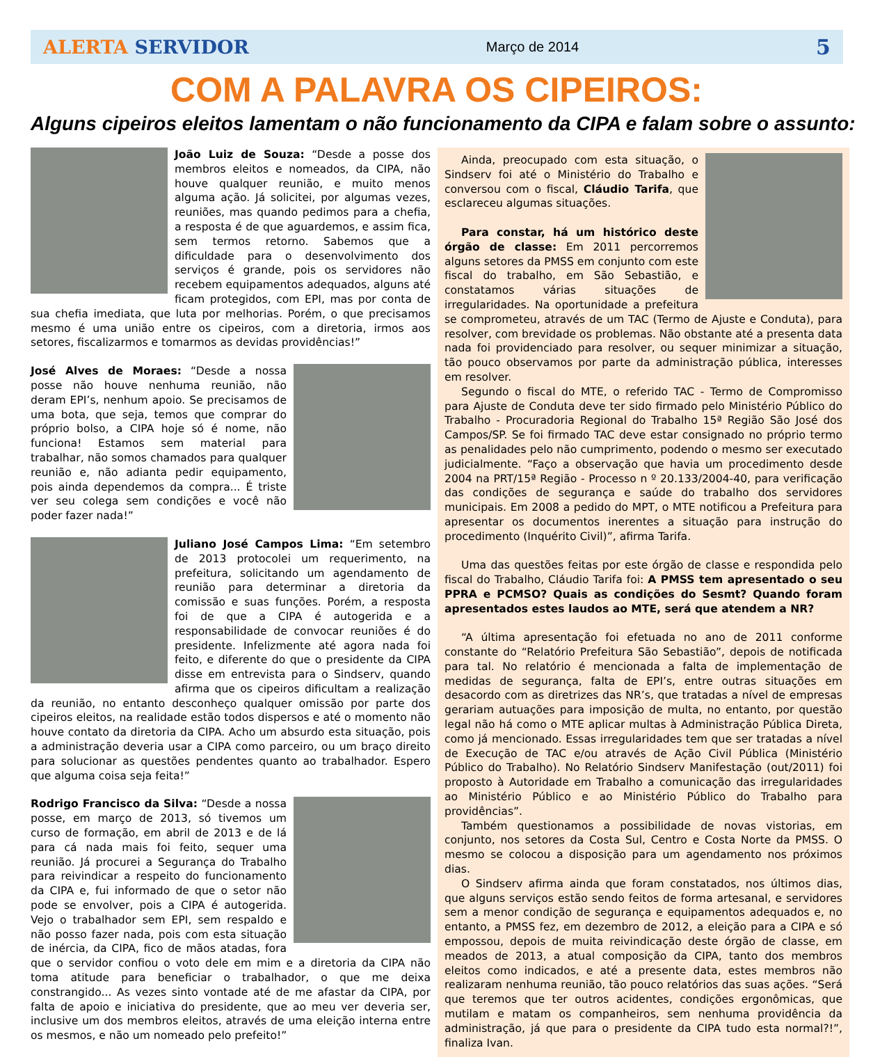ALERTA SERVIDOR Março de 2014 5
COM A PALAVRA OS CIPEIROS:
Alguns cipeiros eleitos lamentam o não funcionamento da CIPA e falam sobre o assunto:
João Luiz de Souza: “Desde a posse dos membros eleitos e nomeados, da CIPA, não houve qualquer reunião, e muito menos alguma ação. Já solicitei, por algumas vezes, reuniões, mas quando pedimos para a chefia, a resposta é de que aguardemos, e assim fica, sem termos retorno. Sabemos que a dificuldade para o desenvolvimento dos serviços é grande, pois os servidores não recebem equipamentos adequados, alguns até ficam protegidos, com EPI, mas por conta de sua chefia imediata, que luta por melhorias. Porém, o que precisamos mesmo é uma união entre os cipeiros, com a diretoria, irmos aos setores, fiscalizarmos e tomarmos as devidas providências!”
José Alves de Moraes: “Desde a nossa posse não houve nenhuma reunião, não deram EPI’s, nenhum apoio. Se precisamos de uma bota, que seja, temos que comprar do próprio bolso, a CIPA hoje só é nome, não funciona! Estamos sem material para trabalhar, não somos chamados para qualquer reunião e, não adianta pedir equipamento, pois ainda dependemos da compra... É triste ver seu colega sem condições e você não poder fazer nada!”
Juliano José Campos Lima: “Em setembro de 2013 protocolei um requerimento, na prefeitura, solicitando um agendamento de reunião para determinar a diretoria da comissão e suas funções. Porém, a resposta foi de que a CIPA é autogerida e a responsabilidade de convocar reuniões é do presidente. Infelizmente até agora nada foi feito, e diferente do que o presidente da CIPA disse em entrevista para o Sindserv, quando afirma que os cipeiros dificultam a realização da reunião, no entanto desconheço qualquer omissão por parte dos cipeiros eleitos, na realidade estão todos dispersos e até o momento não houve contato da diretoria da CIPA. Acho um absurdo esta situação, pois a administração deveria usar a CIPA como parceiro, ou um braço direito para solucionar as questões pendentes quanto ao trabalhador. Espero que alguma coisa seja feita!”
Rodrigo Francisco da Silva: “Desde a nossa posse, em março de 2013, só tivemos um curso de formação, em abril de 2013 e de lá para cá nada mais foi feito, sequer uma reunião. Já procurei a Segurança do Trabalho para reivindicar a respeito do funcionamento da CIPA e, fui informado de que o setor não pode se envolver, pois a CIPA é autogerida. Vejo o trabalhador sem EPI, sem respaldo e não posso fazer nada, pois com esta situação de inércia, da CIPA, fico de mãos atadas, fora que o servidor confiou o voto dele em mim e a diretoria da CIPA não toma atitude para beneficiar o trabalhador, o que me deixa constrangido... As vezes sinto vontade até de me afastar da CIPA, por falta de apoio e iniciativa do presidente, que ao meu ver deveria ser, inclusive um dos membros eleitos, através de uma eleição interna entre os mesmos, e não um nomeado pelo prefeito!”
Ainda, preocupado com esta situação, o Sindserv foi até o Ministério do Trabalho e conversou com o fiscal, Cláudio Tarifa, que esclareceu algumas situações.
Para constar, há um histórico deste órgão de classe: Em 2011 percorremos alguns setores da PMSS em conjunto com este fiscal do trabalho, em São Sebastião, e constatamos várias situações de irregularidades. Na oportunidade a prefeitura se comprometeu, através de um TAC (Termo de Ajuste e Conduta), para resolver, com brevidade os problemas. Não obstante até a presenta data nada foi providenciado para resolver, ou sequer minimizar a situação, tão pouco observamos por parte da administração pública, interesses em resolver.
Segundo o fiscal do MTE, o referido TAC - Termo de Compromisso para Ajuste de Conduta deve ter sido firmado pelo Ministério Público do Trabalho - Procuradoria Regional do Trabalho 15ª Região São José dos Campos/SP. Se foi firmado TAC deve estar consignado no próprio termo as penalidades pelo não cumprimento, podendo o mesmo ser executado judicialmente. “Faço a observação que havia um procedimento desde 2004 na PRT/15ª Região - Processo n º 20.133/2004-40, para verificação das condições de segurança e saúde do trabalho dos servidores municipais. Em 2008 a pedido do MPT, o MTE notificou a Prefeitura para apresentar os documentos inerentes a situação para instrução do procedimento (Inquérito Civil)”, afirma Tarifa.
Uma das questões feitas por este órgão de classe e respondida pelo fiscal do Trabalho, Cláudio Tarifa foi: A PMSS tem apresentado o seu PPRA e PCMSO? Quais as condições do Sesmt? Quando foram apresentados estes laudos ao MTE, será que atendem a NR?
“A última apresentação foi efetuada no ano de 2011 conforme constante do “Relatório Prefeitura São Sebastião”, depois de notificada para tal. No relatório é mencionada a falta de implementação de medidas de segurança, falta de EPI’s, entre outras situações em desacordo com as diretrizes das NR’s, que tratadas a nível de empresas gerariam autuações para imposição de multa, no entanto, por questão legal não há como o MTE aplicar multas à Administração Pública Direta, como já mencionado. Essas irregularidades tem que ser tratadas a nível de Execução de TAC e/ou através de Ação Civil Pública (Ministério Público do Trabalho). No Relatório Sindserv Manifestação (out/2011) foi proposto à Autoridade em Trabalho a comunicação das irregularidades ao Ministério Público e ao Ministério Público do Trabalho para providências”.
Também questionamos a possibilidade de novas vistorias, em conjunto, nos setores da Costa Sul, Centro e Costa Norte da PMSS. O mesmo se colocou a disposição para um agendamento nos próximos dias.
O Sindserv afirma ainda que foram constatados, nos últimos dias, que alguns serviços estão sendo feitos de forma artesanal, e servidores sem a menor condição de segurança e equipamentos adequados e, no entanto, a PMSS fez, em dezembro de 2012, a eleição para a CIPA e só empossou, depois de muita reivindicação deste órgão de classe, em meados de 2013, a atual composição da CIPA, tanto dos membros eleitos como indicados, e até a presente data, estes membros não realizaram nenhuma reunião, tão pouco relatórios das suas ações. “Será que teremos que ter outros acidentes, condições ergonômicas, que mutilam e matam os companheiros, sem nenhuma providência da administração, já que para o presidente da CIPA tudo esta normal?!”, finaliza Ivan.